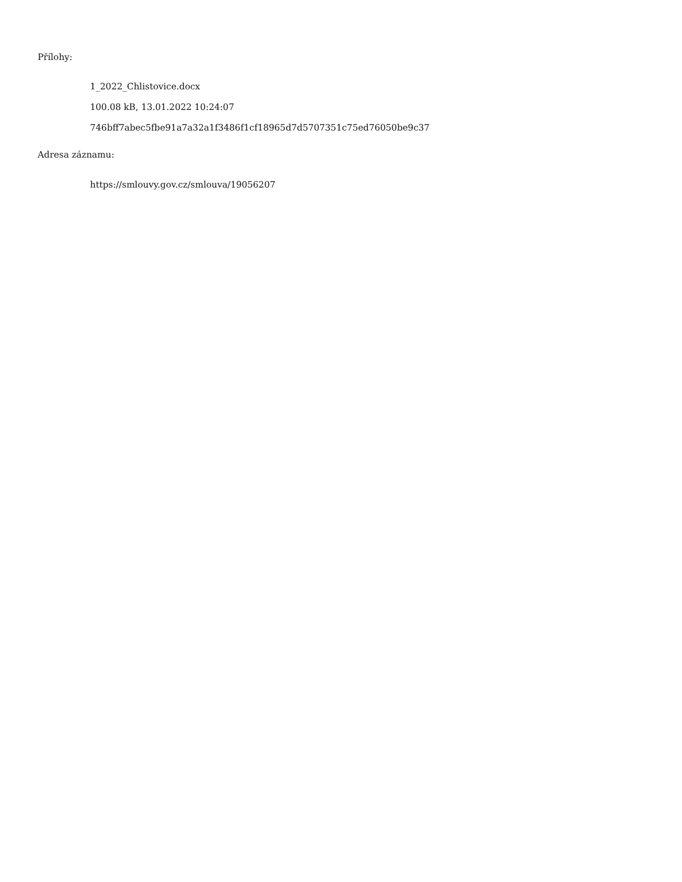Přílohy:
1_2022_Chlistovice.docx
100.08 kB, 13.01.2022 10:24:07
746bff7abec5fbe91a7a32a1f3486f1cf18965d7d5707351c75ed76050be9c37
Adresa záznamu:
https://smlouvy.gov.cz/smlouva/19056207